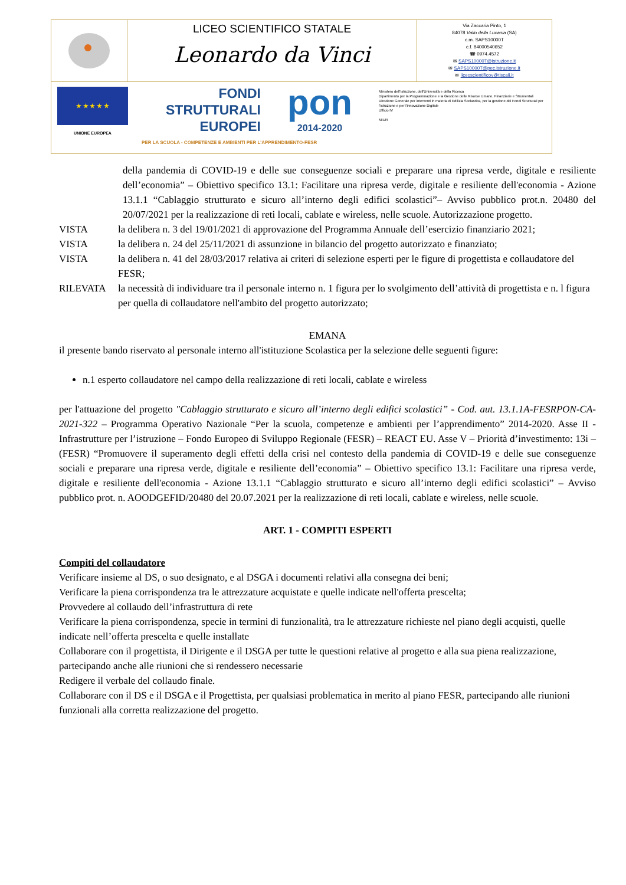LICEO SCIENTIFICO STATALE
Leonardo da Vinci
Via Zaccaria Pinto, 1
84078 Vallo della Lucania (SA)
c.m. SAPS10000T
c.f. 84000540652
☎ 0974.4572
✉ SAPS10000T@istruzione.it
✉ SAPS10000T@pec.istruzione.it
✉ liceoscientificov@tiscali.it
★ ★ ★ ★ ★
UNIONE EUROPEA
FONDI
STRUTTURALI
EUROPEI
pon
2014-2020
Ministero dell'Istruzione, dell'Università e della Ricerca
Dipartimento per la Programmazione e la Gestione delle Risorse Umane, Finanziarie e Strumentali
Direzione Generale per interventi in materia di Edilizia Scolastica, per la gestione dei Fondi Strutturali per l'istruzione e per l'innovazione Digitale
Ufficio IV
MIUR
PER LA SCUOLA - COMPETENZE E AMBIENTI PER L'APPRENDIMENTO-FESR
della pandemia di COVID-19 e delle sue conseguenze sociali e preparare una ripresa verde, digitale e resiliente dell’economia” – Obiettivo specifico 13.1: Facilitare una ripresa verde, digitale e resiliente dell'economia - Azione 13.1.1 “Cablaggio strutturato e sicuro all’interno degli edifici scolastici”– Avviso pubblico prot.n. 20480 del 20/07/2021 per la realizzazione di reti locali, cablate e wireless, nelle scuole. Autorizzazione progetto.
VISTA la delibera n. 3 del 19/01/2021 di approvazione del Programma Annuale dell’esercizio finanziario 2021;
VISTA la delibera n. 24 del 25/11/2021 di assunzione in bilancio del progetto autorizzato e finanziato;
VISTA la delibera n. 41 del 28/03/2017 relativa ai criteri di selezione esperti per le figure di progettista e collaudatore del FESR;
RILEVATA la necessità di individuare tra il personale interno n. 1 figura per lo svolgimento dell’attività di progettista e n. l figura per quella di collaudatore nell'ambito del progetto autorizzato;
EMANA
il presente bando riservato al personale interno all'istituzione Scolastica per la selezione delle seguenti figure:
n.1 esperto collaudatore nel campo della realizzazione di reti locali, cablate e wireless
per l'attuazione del progetto "Cablaggio strutturato e sicuro all’interno degli edifici scolastici” - Cod. aut. 13.1.1A-FESRPON-CA-2021-322 – Programma Operativo Nazionale “Per la scuola, competenze e ambienti per l’apprendimento” 2014-2020. Asse II - Infrastrutture per l’istruzione – Fondo Europeo di Sviluppo Regionale (FESR) – REACT EU. Asse V – Priorità d’investimento: 13i – (FESR) “Promuovere il superamento degli effetti della crisi nel contesto della pandemia di COVID-19 e delle sue conseguenze sociali e preparare una ripresa verde, digitale e resiliente dell’economia” – Obiettivo specifico 13.1: Facilitare una ripresa verde, digitale e resiliente dell'economia - Azione 13.1.1 “Cablaggio strutturato e sicuro all’interno degli edifici scolastici” – Avviso pubblico prot. n. AOODGEFID/20480 del 20.07.2021 per la realizzazione di reti locali, cablate e wireless, nelle scuole.
ART. 1 - COMPITI ESPERTI
Compiti del collaudatore
Verificare insieme al DS, o suo designato, e al DSGA i documenti relativi alla consegna dei beni;
Verificare la piena corrispondenza tra le attrezzature acquistate e quelle indicate nell'offerta prescelta;
Provvedere al collaudo dell’infrastruttura di rete
Verificare la piena corrispondenza, specie in termini di funzionalità, tra le attrezzature richieste nel piano degli acquisti, quelle indicate nell’offerta prescelta e quelle installate
Collaborare con il progettista, il Dirigente e il DSGA per tutte le questioni relative al progetto e alla sua piena realizzazione, partecipando anche alle riunioni che si rendessero necessarie
Redigere il verbale del collaudo finale.
Collaborare con il DS e il DSGA e il Progettista, per qualsiasi problematica in merito al piano FESR, partecipando alle riunioni funzionali alla corretta realizzazione del progetto.